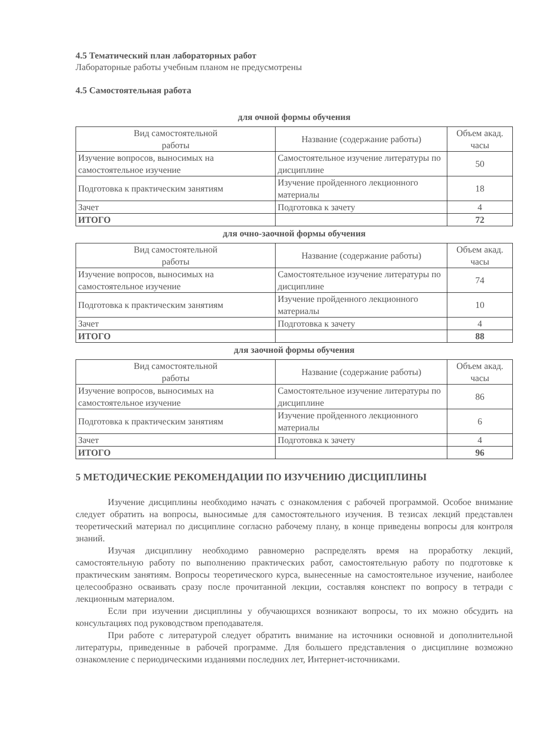4.5 Тематический план лабораторных работ
Лабораторные работы учебным планом не предусмотрены
4.5 Самостоятельная работа
для очной формы обучения
| Вид самостоятельной работы | Название (содержание работы) | Объем акад. часы |
| Изучение вопросов, выносимых на самостоятельное изучение | Самостоятельное изучение литературы по дисциплине | 50 |
| Подготовка к практическим занятиям | Изучение пройденного лекционного материалы | 18 |
| Зачет | Подготовка к зачету | 4 |
| ИТОГО | | 72 |
для очно-заочной формы обучения
| Вид самостоятельной работы | Название (содержание работы) | Объем акад. часы |
| Изучение вопросов, выносимых на самостоятельное изучение | Самостоятельное изучение литературы по дисциплине | 74 |
| Подготовка к практическим занятиям | Изучение пройденного лекционного материалы | 10 |
| Зачет | Подготовка к зачету | 4 |
| ИТОГО | | 88 |
для заочной формы обучения
| Вид самостоятельной работы | Название (содержание работы) | Объем акад. часы |
| Изучение вопросов, выносимых на самостоятельное изучение | Самостоятельное изучение литературы по дисциплине | 86 |
| Подготовка к практическим занятиям | Изучение пройденного лекционного материалы | 6 |
| Зачет | Подготовка к зачету | 4 |
| ИТОГО | | 96 |
5 МЕТОДИЧЕСКИЕ РЕКОМЕНДАЦИИ ПО ИЗУЧЕНИЮ ДИСЦИПЛИНЫ
Изучение дисциплины необходимо начать с ознакомления с рабочей программой. Особое внимание следует обратить на вопросы, выносимые для самостоятельного изучения. В тезисах лекций представлен теоретический материал по дисциплине согласно рабочему плану, в конце приведены вопросы для контроля знаний.
Изучая дисциплину необходимо равномерно распределять время на проработку лекций, самостоятельную работу по выполнению практических работ, самостоятельную работу по подготовке к практическим занятиям. Вопросы теоретического курса, вынесенные на самостоятельное изучение, наиболее целесообразно осваивать сразу после прочитанной лекции, составляя конспект по вопросу в тетради с лекционным материалом.
Если при изучении дисциплины у обучающихся возникают вопросы, то их можно обсудить на консультациях под руководством преподавателя.
При работе с литературой следует обратить внимание на источники основной и дополнительной литературы, приведенные в рабочей программе. Для большего представления о дисциплине возможно ознакомление с периодическими изданиями последних лет, Интернет-источниками.